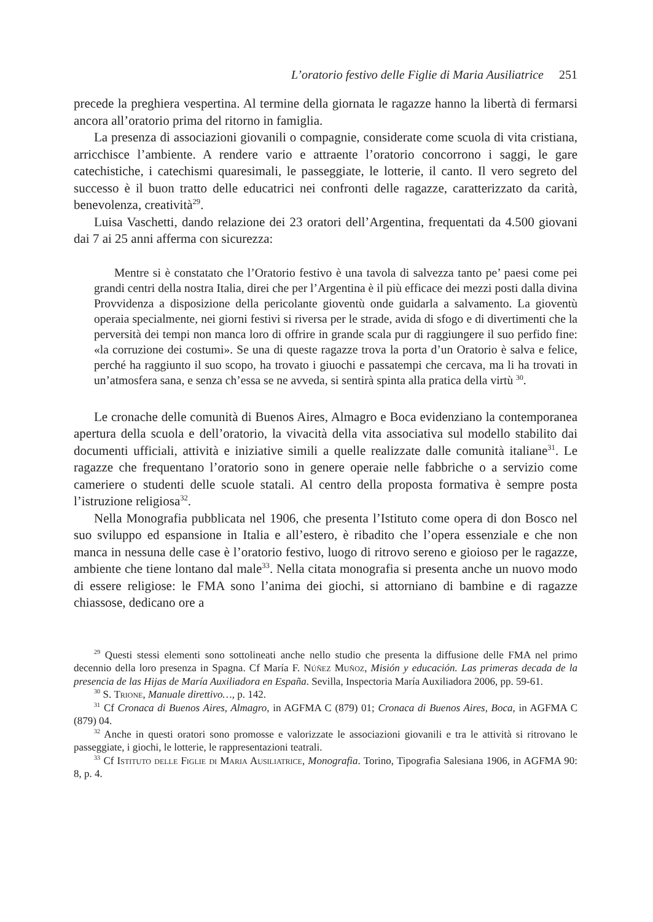L’oratorio festivo delle Figlie di Maria Ausiliatrice 251
precede la preghiera vespertina. Al termine della giornata le ragazze hanno la libertà di fermarsi ancora all’oratorio prima del ritorno in famiglia.
La presenza di associazioni giovanili o compagnie, considerate come scuola di vita cristiana, arricchisce l’ambiente. A rendere vario e attraente l’oratorio concorrono i saggi, le gare catechistiche, i catechismi quaresimali, le passeggiate, le lotterie, il canto. Il vero segreto del successo è il buon tratto delle educatrici nei confronti delle ragazze, caratterizzato da carità, benevolenza, creatività<sup>29</sup>.
Luisa Vaschetti, dando relazione dei 23 oratori dell’Argentina, frequentati da 4.500 giovani dai 7 ai 25 anni afferma con sicurezza:
Mentre si è constatato che l’Oratorio festivo è una tavola di salvezza tanto pe’ paesi come pei grandi centri della nostra Italia, direi che per l’Argentina è il più efficace dei mezzi posti dalla divina Provvidenza a disposizione della pericolante gioventù onde guidarla a salvamento. La gioventù operaia specialmente, nei giorni festivi si riversa per le strade, avida di sfogo e di divertimenti che la perversità dei tempi non manca loro di offrire in grande scala pur di raggiungere il suo perfido fine: «la corruzione dei costumi». Se una di queste ragazze trova la porta d’un Oratorio è salva e felice, perché ha raggiunto il suo scopo, ha trovato i giuochi e passatempi che cercava, ma li ha trovati in un’atmosfera sana, e senza ch’essa se ne avveda, si sentirà spinta alla pratica della virtù <sup>30</sup>.
Le cronache delle comunità di Buenos Aires, Almagro e Boca evidenziano la contemporanea apertura della scuola e dell’oratorio, la vivacità della vita associativa sul modello stabilito dai documenti ufficiali, attività e iniziative simili a quelle realizzate dalle comunità italiane<sup>31</sup>. Le ragazze che frequentano l’oratorio sono in genere operaie nelle fabbriche o a servizio come cameriere o studenti delle scuole statali. Al centro della proposta formativa è sempre posta l’istruzione religiosa<sup>32</sup>.
Nella Monografia pubblicata nel 1906, che presenta l’Istituto come opera di don Bosco nel suo sviluppo ed espansione in Italia e all’estero, è ribadito che l’opera essenziale e che non manca in nessuna delle case è l’oratorio festivo, luogo di ritrovo sereno e gioioso per le ragazze, ambiente che tiene lontano dal male<sup>33</sup>. Nella citata monografia si presenta anche un nuovo modo di essere religiose: le FMA sono l’anima dei giochi, si attorniano di bambine e di ragazze chiassose, dedicano ore a
<sup>29</sup> Questi stessi elementi sono sottolineati anche nello studio che presenta la diffusione delle FMA nel primo decennio della loro presenza in Spagna. Cf María F. Núñez Muñoz, Misión y educación. Las primeras decada de la presencia de las Hijas de María Auxiliadora en España. Sevilla, Inspectoria María Auxiliadora 2006, pp. 59-61.
<sup>30</sup> S. Trione, Manuale direttivo…, p. 142.
<sup>31</sup> Cf Cronaca di Buenos Aires, Almagro, in AGFMA C (879) 01; Cronaca di Buenos Aires, Boca, in AGFMA C (879) 04.
<sup>32</sup> Anche in questi oratori sono promosse e valorizzate le associazioni giovanili e tra le attività si ritrovano le passeggiate, i giochi, le lotterie, le rappresentazioni teatrali.
<sup>33</sup> Cf Istituto delle Figlie di Maria Ausiliatrice, Monografia. Torino, Tipografia Salesiana 1906, in AGFMA 90: 8, p. 4.